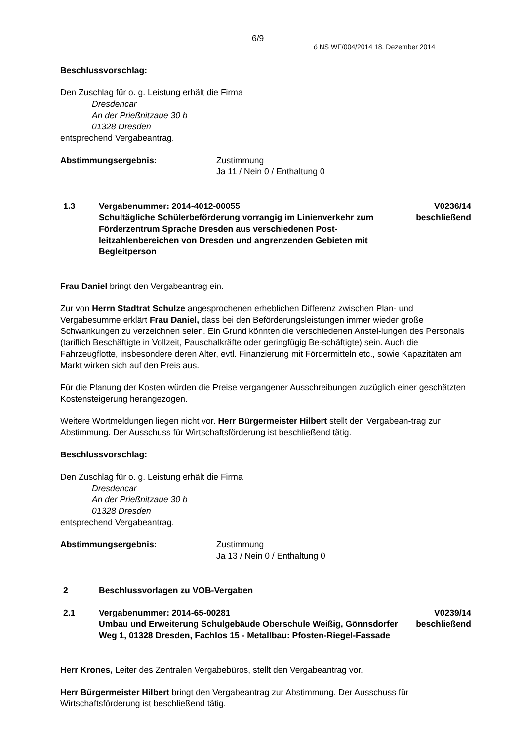6/9
ö NS WF/004/2014 18. Dezember 2014
Beschlussvorschlag:
Den Zuschlag für o. g. Leistung erhält die Firma
Dresdencar
An der Prießnitzaue 30 b
01328 Dresden
entsprechend Vergabeantrag.
Abstimmungsergebnis: Zustimmung
Ja 11 / Nein 0 / Enthaltung 0
1.3 Vergabenummer: 2014-4012-00055
Schultägliche Schülerbeförderung vorrangig im Linienverkehr zum Förderzentrum Sprache Dresden aus verschiedenen Post-leitzahlenbereichen von Dresden und angrenzenden Gebieten mit Begleitperson
V0236/14
beschließend
Frau Daniel bringt den Vergabeantrag ein.
Zur von Herrn Stadtrat Schulze angesprochenen erheblichen Differenz zwischen Plan- und Vergabesumme erklärt Frau Daniel, dass bei den Beförderungsleistungen immer wieder große Schwankungen zu verzeichnen seien. Ein Grund könnten die verschiedenen Anstel-lungen des Personals (tariflich Beschäftigte in Vollzeit, Pauschalkräfte oder geringfügig Be-schäftigte) sein. Auch die Fahrzeugflotte, insbesondere deren Alter, evtl. Finanzierung mit Fördermitteln etc., sowie Kapazitäten am Markt wirken sich auf den Preis aus.
Für die Planung der Kosten würden die Preise vergangener Ausschreibungen zuzüglich einer geschätzten Kostensteigerung herangezogen.
Weitere Wortmeldungen liegen nicht vor. Herr Bürgermeister Hilbert stellt den Vergabean-trag zur Abstimmung. Der Ausschuss für Wirtschaftsförderung ist beschließend tätig.
Beschlussvorschlag:
Den Zuschlag für o. g. Leistung erhält die Firma
Dresdencar
An der Prießnitzaue 30 b
01328 Dresden
entsprechend Vergabeantrag.
Abstimmungsergebnis: Zustimmung
Ja 13 / Nein 0 / Enthaltung 0
2 Beschlussvorlagen zu VOB-Vergaben
2.1 Vergabenummer: 2014-65-00281
Umbau und Erweiterung Schulgebäude Oberschule Weißig, Gönnsdorfer Weg 1, 01328 Dresden, Fachlos 15 - Metallbau: Pfosten-Riegel-Fassade
V0239/14
beschließend
Herr Krones, Leiter des Zentralen Vergabebüros, stellt den Vergabeantrag vor.
Herr Bürgermeister Hilbert bringt den Vergabeantrag zur Abstimmung. Der Ausschuss für Wirtschaftsförderung ist beschließend tätig.